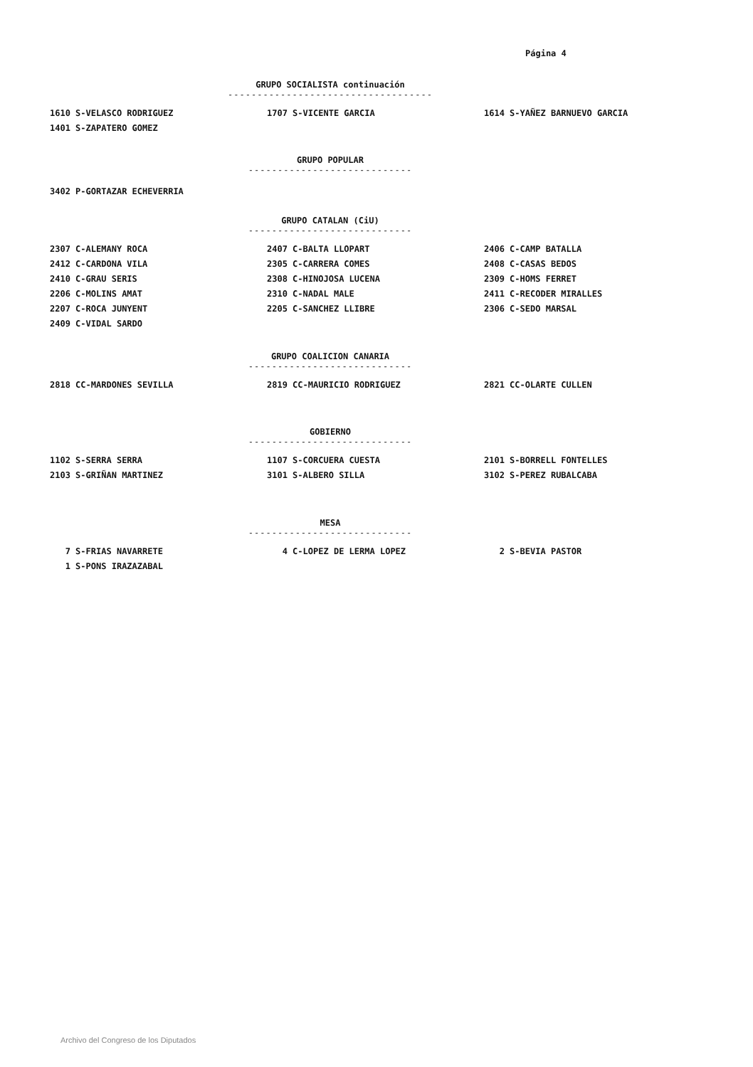Página 4
GRUPO SOCIALISTA continuación
-----------------------------------
1610 S-VELASCO RODRIGUEZ 1707 S-VICENTE GARCIA 1614 S-YAÑEZ BARNUEVO GARCIA
1401 S-ZAPATERO GOMEZ
GRUPO POPULAR
----------------------------
3402 P-GORTAZAR ECHEVERRIA
GRUPO CATALAN (CiU)
----------------------------
2307 C-ALEMANY ROCA 2407 C-BALTA LLOPART 2406 C-CAMP BATALLA
2412 C-CARDONA VILA 2305 C-CARRERA COMES 2408 C-CASAS BEDOS
2410 C-GRAU SERIS 2308 C-HINOJOSA LUCENA 2309 C-HOMS FERRET
2206 C-MOLINS AMAT 2310 C-NADAL MALE 2411 C-RECODER MIRALLES
2207 C-ROCA JUNYENT 2205 C-SANCHEZ LLIBRE 2306 C-SEDO MARSAL
2409 C-VIDAL SARDO
GRUPO COALICION CANARIA
----------------------------
2818 CC-MARDONES SEVILLA 2819 CC-MAURICIO RODRIGUEZ 2821 CC-OLARTE CULLEN
GOBIERNO
----------------------------
1102 S-SERRA SERRA 1107 S-CORCUERA CUESTA 2101 S-BORRELL FONTELLES
2103 S-GRIÑAN MARTINEZ 3101 S-ALBERO SILLA 3102 S-PEREZ RUBALCABA
MESA
----------------------------
7 S-FRIAS NAVARRETE 4 C-LOPEZ DE LERMA LOPEZ 2 S-BEVIA PASTOR
1 S-PONS IRAZAZABAL
Archivo del Congreso de los Diputados